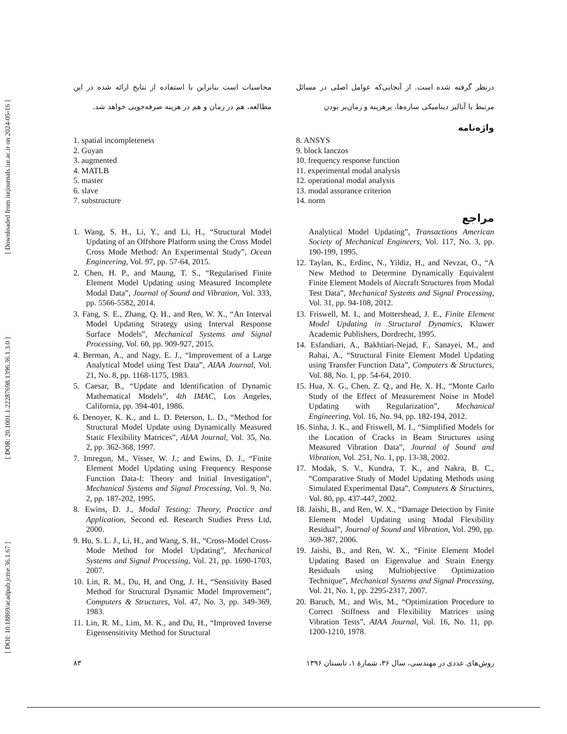[ DOI: 10.18869/acadpub.jcme.36.1.67 ] [ DOR: 20.1001.1.22287698.1396.36.1.3.0 ] [ Downloaded from iutjournals.iut.ac.ir on 2024-05-16 ]
درنظر گرفته شده است. از آنجایی‌که عوامل اصلی در مسائل مرتبط با آنالیز دینامیکی سازه‌ها، پرهزینه و زمان‌بر بودن
محاسبات است بنابراین با استفاده از نتایج ارائه شده در این مطالعه، هم در زمان و هم در هزینه صرفه‌جویی خواهد شد.
واژه‌نامه
1. spatial incompleteness
2. Guyan
3. augmented
4. MATLB
5. master
6. slave
7. substructure
8. ANSYS
9. block lanczos
10. frequency response function
11. experimental modal analysis
12. operational modal analysis
13. modal assurance criterion
14. norm
مراجع
1. Wang, S. H., Li, Y., and Li, H., “Structural Model Updating of an Offshore Platform using the Cross Model Cross Mode Method: An Experimental Study”, Ocean Engineering, Vol. 97, pp. 57-64, 2015.
2. Chen, H. P., and Maung, T. S., “Regularised Finite Element Model Updating using Measured Incomplete Modal Data”, Journal of Sound and Vibration, Vol. 333, pp. 5566-5582, 2014.
3. Fang, S. E., Zhang, Q. H., and Ren, W. X., “An Interval Model Updating Strategy using Interval Response Surface Models”, Mechanical Systems and Signal Processing, Vol. 60, pp. 909-927, 2015.
4. Berman, A., and Nagy, E. J., “Improvement of a Large Analytical Model using Test Data”, AIAA Journal, Vol. 21, No. 8, pp. 1168-1175, 1983.
5. Caesar, B., “Update and Identification of Dynamic Mathematical Models”, 4th IMAC, Los Angeles, California, pp. 394-401, 1986.
6. Denoyer, K. K., and L. D. Peterson, L. D., “Method for Structural Model Update using Dynamically Measured Static Flexibility Matrices”, AIAA Journal, Vol. 35, No. 2, pp. 362-368, 1997.
7. Imregun, M., Visser, W. J.; and Ewins, D. J., “Finite Element Model Updating using Frequency Response Function Data-I: Theory and Initial Investigation”, Mechanical Systems and Signal Processing, Vol. 9, No. 2, pp. 187-202, 1995.
8. Ewins, D. J., Modal Testing: Theory, Practice and Application, Second ed. Research Studies Press Ltd, 2000.
9. Hu, S. L. J., Li, H., and Wang, S. H., “Cross-Model Cross-Mode Method for Model Updating”, Mechanical Systems and Signal Processing, Vol. 21, pp. 1690-1703, 2007.
10. Lin, R. M., Du, H, and Ong, J. H., “Sensitivity Based Method for Structural Dynamic Model Improvement”, Computers & Structures, Vol. 47, No. 3, pp. 349-369, 1983.
11. Lin, R. M., Lim, M. K., and Du, H., “Improved Inverse Eigensensitivity Method for Structural
Analytical Model Updating”, Transactions American Society of Mechanical Engineers, Vol. 117, No. 3, pp. 190-199, 1995.
12. Taylan, K., Erdinc, N., Yildiz, H., and Nevzat, O., “A New Method to Determine Dynamically Equivalent Finite Element Models of Aircraft Structures from Modal Test Data”, Mechanical Systems and Signal Processing, Vol. 31, pp. 94-108, 2012.
13. Friswell, M. I., and Mottershead, J. E., Finite Element Model Updating in Structural Dynamics, Kluwer Academic Publishers, Dordrecht, 1995.
14. Esfandiari, A., Bakhtiari-Nejad, F., Sanayei, M., and Rahai, A., “Structural Finite Element Model Updating using Transfer Function Data”, Computers & Structures, Vol. 88, No. 1, pp. 54-64, 2010.
15. Hua, X. G., Chen, Z. Q., and He, X. H., “Monte Carlo Study of the Effect of Measurement Noise in Model Updating with Regularization”, Mechanical Engineering, Vol. 16, No. 94, pp. 182-194, 2012.
16. Sinha, J. K., and Friswell, M. I., “Simplified Models for the Location of Cracks in Beam Structures using Measured Vibration Data”, Journal of Sound and Vibration, Vol. 251, No. 1, pp. 13-38, 2002.
17. Modak, S. V., Kundra, T. K., and Nakra, B. C., “Comparative Study of Model Updating Methods using Simulated Experimental Data”, Computers & Structures, Vol. 80, pp. 437-447, 2002.
18. Jaishi, B., and Ren, W. X., “Damage Detection by Finite Element Model Updating using Modal Flexibility Residual”, Journal of Sound and Vibration, Vol. 290, pp. 369-387, 2006.
19. Jaishi, B., and Ren, W. X., “Finite Element Model Updating Based on Eigenvalue and Strain Energy Residuals using Multiobjective Optimization Technique”, Mechanical Systems and Signal Processing, Vol. 21, No. 1, pp. 2295-2317, 2007.
20. Baruch, M., and Wis, M., “Optimization Procedure to Correct Stiffness and Flexibility Matrices using Vibration Tests”, AIAA Journal, Vol. 16, No. 11, pp. 1200-1210, 1978.
روش‌های عددی در مهندسی، سال ۳۶، شمارۀ ۱، تابستان ۱۳۹۶ ۸۳